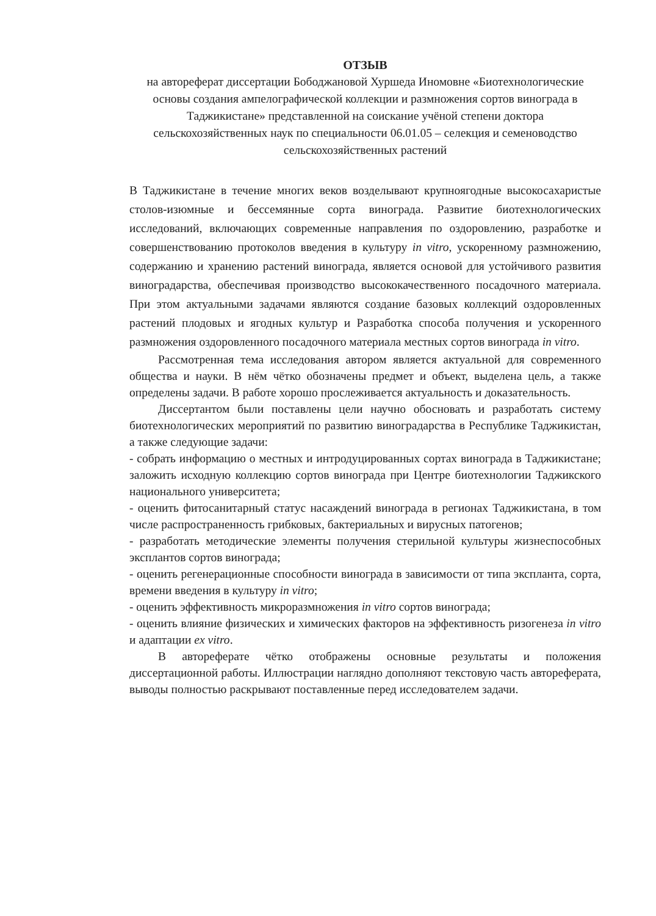ОТЗЫВ
на автореферат диссертации Бободжановой Хуршеда Иномовне «Биотехнологические основы создания ампелографической коллекции и размножения сортов винограда в Таджикистане» представленной на соискание учёной степени доктора сельскохозяйственных наук по специальности 06.01.05 – селекция и семеноводство сельскохозяйственных растений
В Таджикистане в течение многих веков возделывают крупноягодные высокосахаристые столов-изюмные и бессемянные сорта винограда. Развитие биотехнологических исследований, включающих современные направления по оздоровлению, разработке и совершенствованию протоколов введения в культуру in vitro, ускоренному размножению, содержанию и хранению растений винограда, является основой для устойчивого развития виноградарства, обеспечивая производство высококачественного посадочного материала. При этом актуальными задачами являются создание базовых коллекций оздоровленных растений плодовых и ягодных культур и Разработка способа получения и ускоренного размножения оздоровленного посадочного материала местных сортов винограда in vitro.
Рассмотренная тема исследования автором является актуальной для современного общества и науки. В нём чётко обозначены предмет и объект, выделена цель, а также определены задачи. В работе хорошо прослеживается актуальность и доказательность.
Диссертантом были поставлены цели научно обосновать и разработать систему биотехнологических мероприятий по развитию виноградарства в Республике Таджикистан, а также следующие задачи:
- собрать информацию о местных и интродуцированных сортах винограда в Таджикистане; заложить исходную коллекцию сортов винограда при Центре биотехнологии Таджикского национального университета;
- оценить фитосанитарный статус насаждений винограда в регионах Таджикистана, в том числе распространенность грибковых, бактериальных и вирусных патогенов;
- разработать методические элементы получения стерильной культуры жизнеспособных эксплантов сортов винограда;
- оценить регенерационные способности винограда в зависимости от типа экспланта, сорта, времени введения в культуру in vitro;
- оценить эффективность микроразмножения in vitro сортов винограда;
- оценить влияние физических и химических факторов на эффективность ризогенеза in vitro и адаптации ex vitro.
В автореферате чётко отображены основные результаты и положения диссертационной работы. Иллюстрации наглядно дополняют текстовую часть автореферата, выводы полностью раскрывают поставленные перед исследователем задачи.